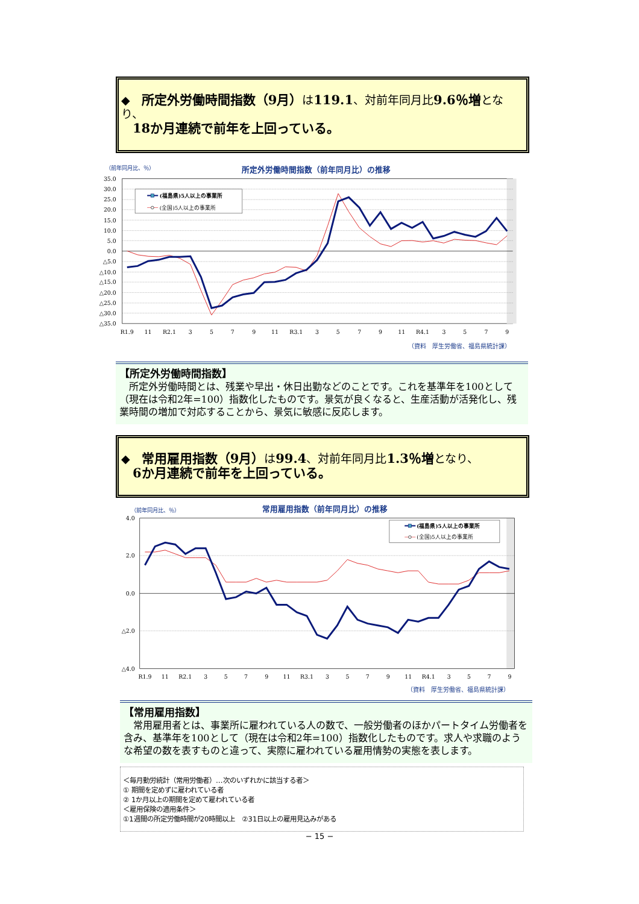◆　所定外労働時間指数（9月）は119.1、対前年同月比9.6％増となり、
　18か月連続で前年を上回っている。
（前年同月比、％）
所定外労働時間指数（前年同月比）の推移
35.0
30.0
25.0
20.0
15.0
10.0
5.0
0.0
△5.0
△10.0
△15.0
△20.0
△25.0
△30.0
△35.0
R1.9
11
R2.1
3
5
7
9
11
R3.1
3
5
7
9
11
R4.1
3
5
7
9
(福島県)5人以上の事業所
(全国)5人以上の事業所
（資料　厚生労働省、福島県統計課）
【所定外労働時間指数】
　所定外労働時間とは、残業や早出・休日出勤などのことです。これを基準年を100として（現在は令和2年=100）指数化したものです。景気が良くなると、生産活動が活発化し、残業時間の増加で対応することから、景気に敏感に反応します。
◆　常用雇用指数（9月）は99.4、対前年同月比1.3％増となり、
　6か月連続で前年を上回っている。
（前年同月比、％）
常用雇用指数（前年同月比）の推移
4.0
2.0
0.0
△2.0
△4.0
R1.9
11
R2.1
3
5
7
9
11
R3.1
3
5
7
9
11
R4.1
3
5
7
9
(福島県)5人以上の事業所
(全国)5人以上の事業所
（資料　厚生労働省、福島県統計課）
【常用雇用指数】
　常用雇用者とは、事業所に雇われている人の数で、一般労働者のほかパートタイム労働者を含み、基準年を100として（現在は令和2年=100）指数化したものです。求人や求職のような希望の数を表すものと違って、実際に雇われている雇用情勢の実態を表します。
＜毎月勤労統計（常用労働者）…次のいずれかに該当する者＞
① 期間を定めずに雇われている者
② 1か月以上の期間を定めて雇われている者
＜雇用保険の適用条件＞
①1週間の所定労働時間が20時間以上　②31日以上の雇用見込みがある
− 15 −